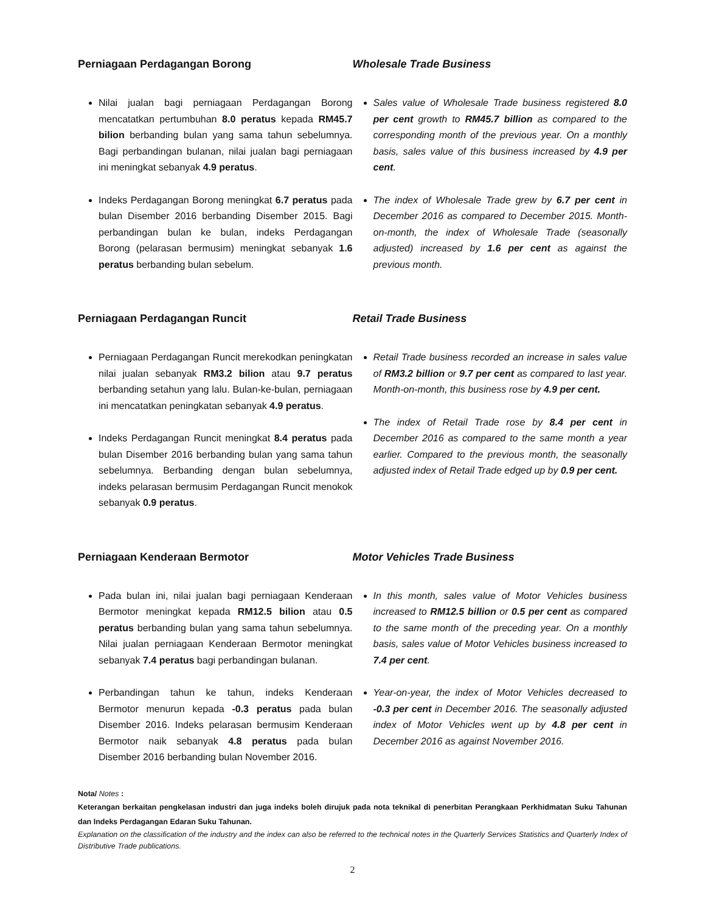Perniagaan Perdagangan Borong
Nilai jualan bagi perniagaan Perdagangan Borong mencatatkan pertumbuhan 8.0 peratus kepada RM45.7 bilion berbanding bulan yang sama tahun sebelumnya. Bagi perbandingan bulanan, nilai jualan bagi perniagaan ini meningkat sebanyak 4.9 peratus.
Indeks Perdagangan Borong meningkat 6.7 peratus pada bulan Disember 2016 berbanding Disember 2015. Bagi perbandingan bulan ke bulan, indeks Perdagangan Borong (pelarasan bermusim) meningkat sebanyak 1.6 peratus berbanding bulan sebelum.
Wholesale Trade Business
Sales value of Wholesale Trade business registered 8.0 per cent growth to RM45.7 billion as compared to the corresponding month of the previous year. On a monthly basis, sales value of this business increased by 4.9 per cent.
The index of Wholesale Trade grew by 6.7 per cent in December 2016 as compared to December 2015. Month-on-month, the index of Wholesale Trade (seasonally adjusted) increased by 1.6 per cent as against the previous month.
Perniagaan Perdagangan Runcit
Perniagaan Perdagangan Runcit merekodkan peningkatan nilai jualan sebanyak RM3.2 bilion atau 9.7 peratus berbanding setahun yang lalu. Bulan-ke-bulan, perniagaan ini mencatatkan peningkatan sebanyak 4.9 peratus.
Indeks Perdagangan Runcit meningkat 8.4 peratus pada bulan Disember 2016 berbanding bulan yang sama tahun sebelumnya. Berbanding dengan bulan sebelumnya, indeks pelarasan bermusim Perdagangan Runcit menokok sebanyak 0.9 peratus.
Retail Trade Business
Retail Trade business recorded an increase in sales value of RM3.2 billion or 9.7 per cent as compared to last year. Month-on-month, this business rose by 4.9 per cent.
The index of Retail Trade rose by 8.4 per cent in December 2016 as compared to the same month a year earlier. Compared to the previous month, the seasonally adjusted index of Retail Trade edged up by 0.9 per cent.
Perniagaan Kenderaan Bermotor
Pada bulan ini, nilai jualan bagi perniagaan Kenderaan Bermotor meningkat kepada RM12.5 bilion atau 0.5 peratus berbanding bulan yang sama tahun sebelumnya. Nilai jualan perniagaan Kenderaan Bermotor meningkat sebanyak 7.4 peratus bagi perbandingan bulanan.
Perbandingan tahun ke tahun, indeks Kenderaan Bermotor menurun kepada -0.3 peratus pada bulan Disember 2016. Indeks pelarasan bermusim Kenderaan Bermotor naik sebanyak 4.8 peratus pada bulan Disember 2016 berbanding bulan November 2016.
Motor Vehicles Trade Business
In this month, sales value of Motor Vehicles business increased to RM12.5 billion or 0.5 per cent as compared to the same month of the preceding year. On a monthly basis, sales value of Motor Vehicles business increased to 7.4 per cent.
Year-on-year, the index of Motor Vehicles decreased to -0.3 per cent in December 2016. The seasonally adjusted index of Motor Vehicles went up by 4.8 per cent in December 2016 as against November 2016.
Nota/ Notes :
Keterangan berkaitan pengkelasan industri dan juga indeks boleh dirujuk pada nota teknikal di penerbitan Perangkaan Perkhidmatan Suku Tahunan dan Indeks Perdagangan Edaran Suku Tahunan.
Explanation on the classification of the industry and the index can also be referred to the technical notes in the Quarterly Services Statistics and Quarterly Index of Distributive Trade publications.
2